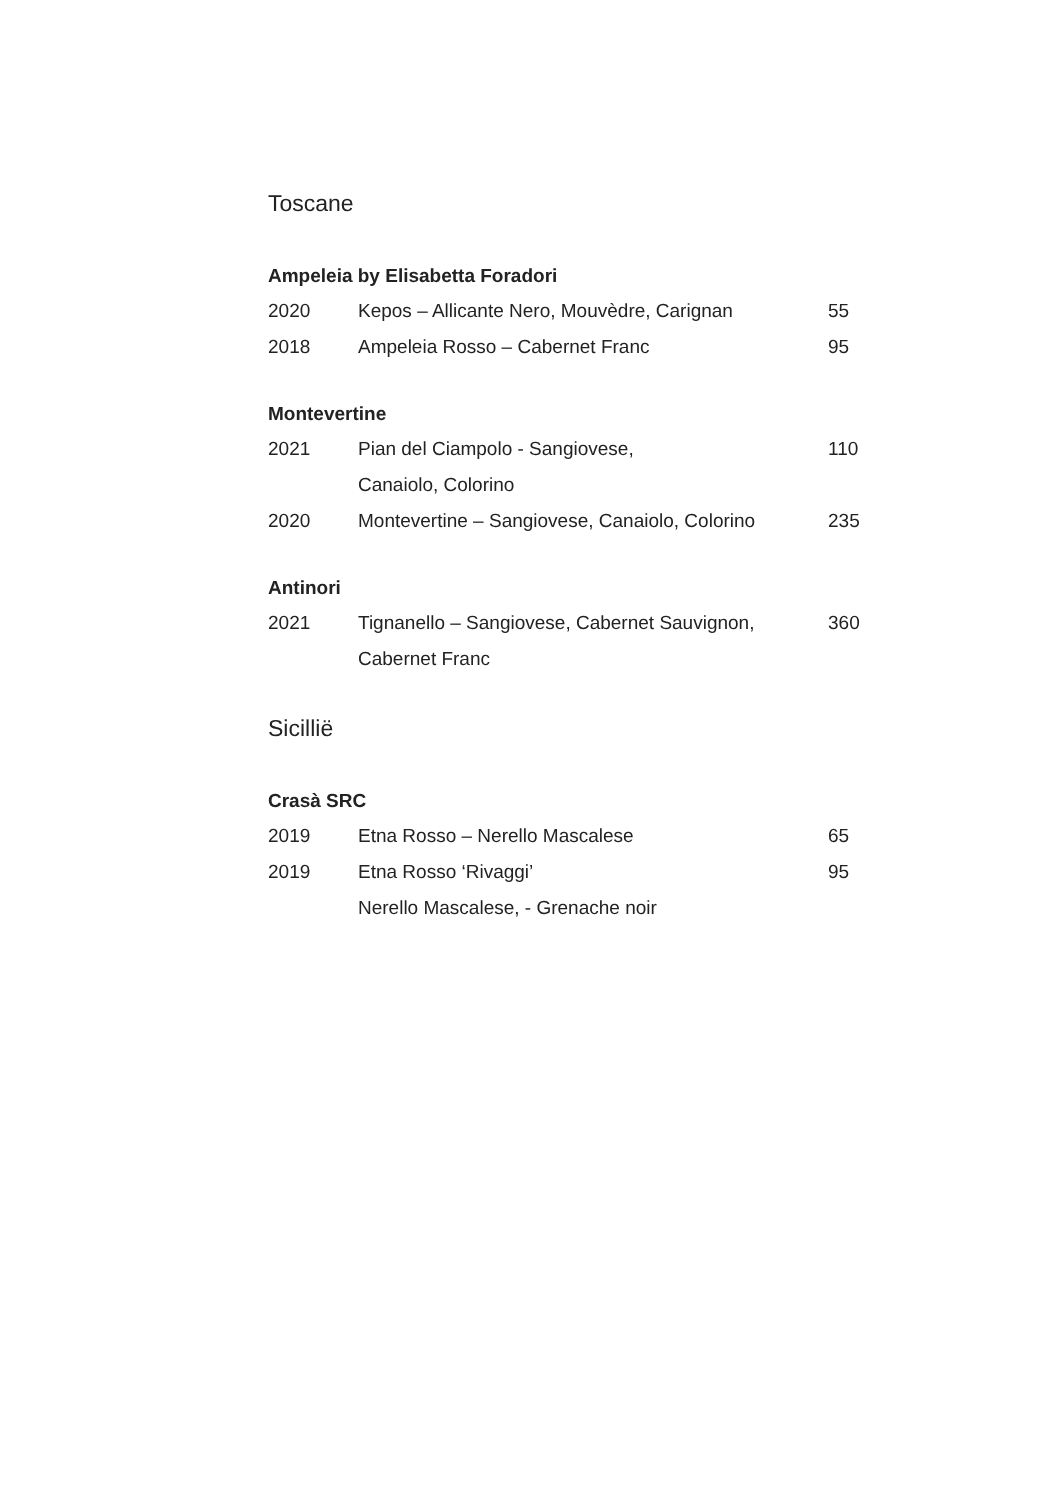Toscane
Ampeleia by Elisabetta Foradori
| 2020 | Kepos – Allicante Nero, Mouvèdre, Carignan | 55 |
| 2018 | Ampeleia Rosso – Cabernet Franc | 95 |
Montevertine
| 2021 | Pian del Ciampolo - Sangiovese, Canaiolo, Colorino | 110 |
| 2020 | Montevertine – Sangiovese, Canaiolo, Colorino | 235 |
Antinori
| 2021 | Tignanello – Sangiovese, Cabernet Sauvignon, Cabernet Franc | 360 |
Sicillië
Crasà SRC
| 2019 | Etna Rosso – Nerello Mascalese | 65 |
| 2019 | Etna Rosso ‘Rivaggi’ Nerello Mascalese, - Grenache noir | 95 |